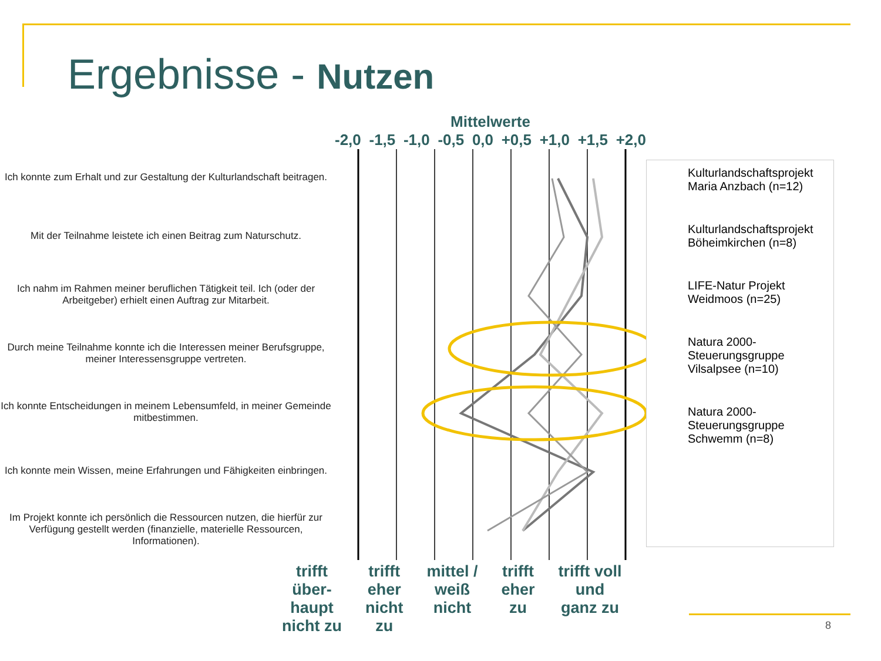Ergebnisse - Nutzen
Ich konnte zum Erhalt und zur Gestaltung der Kulturlandschaft beitragen.
Mit der Teilnahme leistete ich einen Beitrag zum Naturschutz.
Ich nahm im Rahmen meiner beruflichen Tätigkeit teil. Ich (oder der Arbeitgeber) erhielt einen Auftrag zur Mitarbeit.
Durch meine Teilnahme konnte ich die Interessen meiner Berufsgruppe, meiner Interessensgruppe vertreten.
Ich konnte Entscheidungen in meinem Lebensumfeld, in meiner Gemeinde mitbestimmen.
Ich konnte mein Wissen, meine Erfahrungen und Fähigkeiten einbringen.
Im Projekt konnte ich persönlich die Ressourcen nutzen, die hierfür zur Verfügung gestellt werden (finanzielle, materielle Ressourcen, Informationen).
Mittelwerte
-2,0 -1,5 -1,0 -0,5 0,0 +0,5 +1,0 +1,5 +2,0
Kulturlandschaftsprojekt Maria Anzbach (n=12)
Kulturlandschaftsprojekt Böheimkirchen (n=8)
LIFE-Natur Projekt Weidmoos (n=25)
Natura 2000-Steuerungsgruppe Vilsalpsee (n=10)
Natura 2000-Steuerungsgruppe Schwemm (n=8)
trifft
über-
haupt
nicht zu trifft
eher
nicht
zu mittel /
weiß
nicht trifft
eher
zu trifft voll
und
ganz zu
8